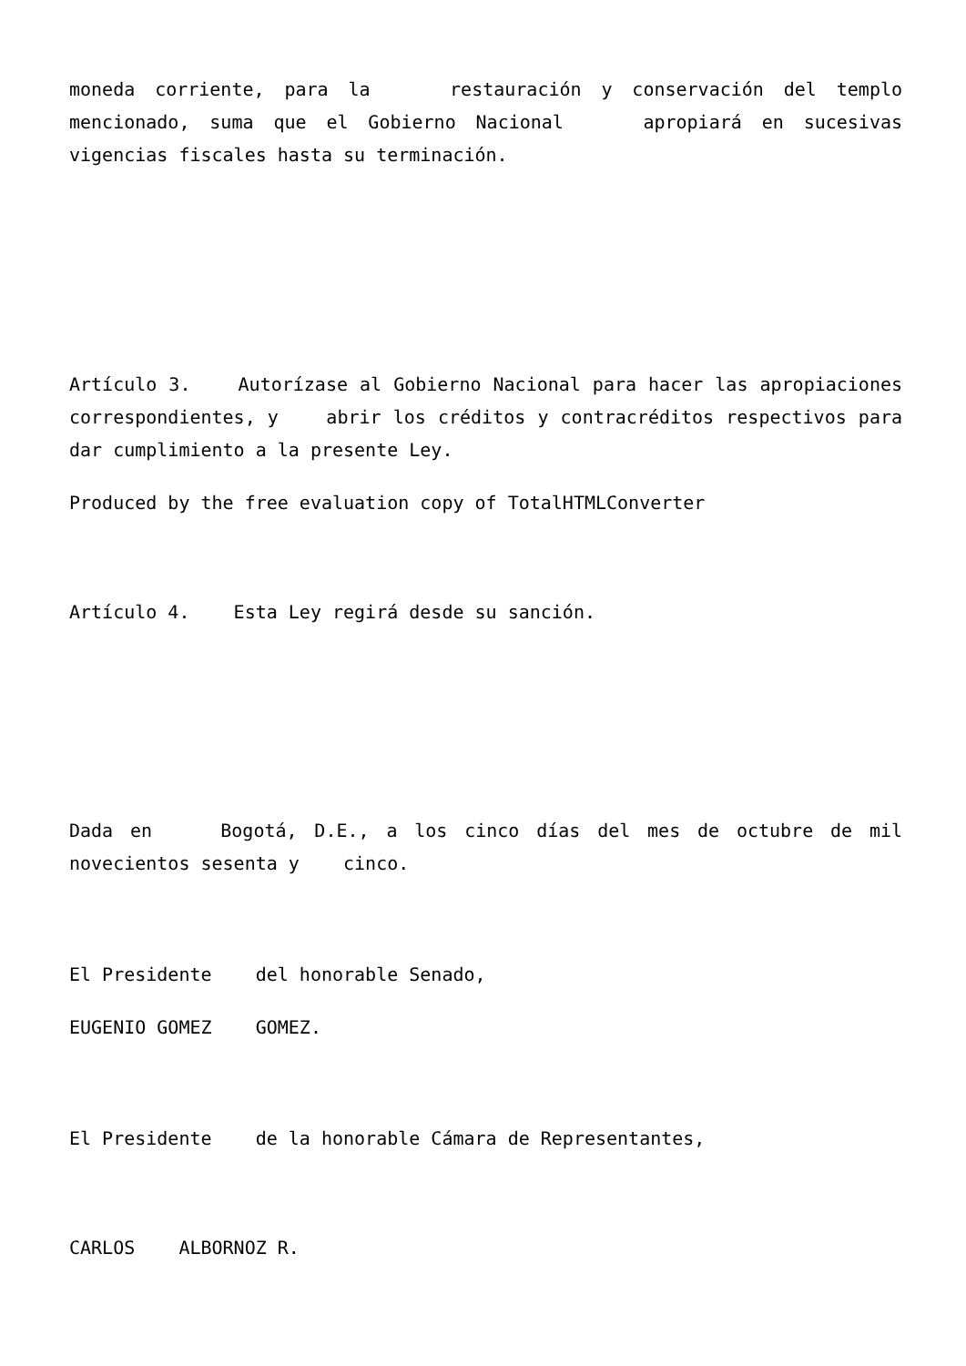moneda corriente, para la restauración y conservación del templo mencionado, suma que el Gobierno Nacional apropiará en sucesivas vigencias fiscales hasta su terminación.
Artículo 3. Autorízase al Gobierno Nacional para hacer las apropiaciones correspondientes, y abrir los créditos y contracréditos respectivos para dar cumplimiento a la presente Ley.
Produced by the free evaluation copy of TotalHTMLConverter
Artículo 4. Esta Ley regirá desde su sanción.
Dada en Bogotá, D.E., a los cinco días del mes de octubre de mil novecientos sesenta y cinco.
El Presidente del honorable Senado,
EUGENIO GOMEZ GOMEZ.
El Presidente de la honorable Cámara de Representantes,
CARLOS ALBORNOZ R.